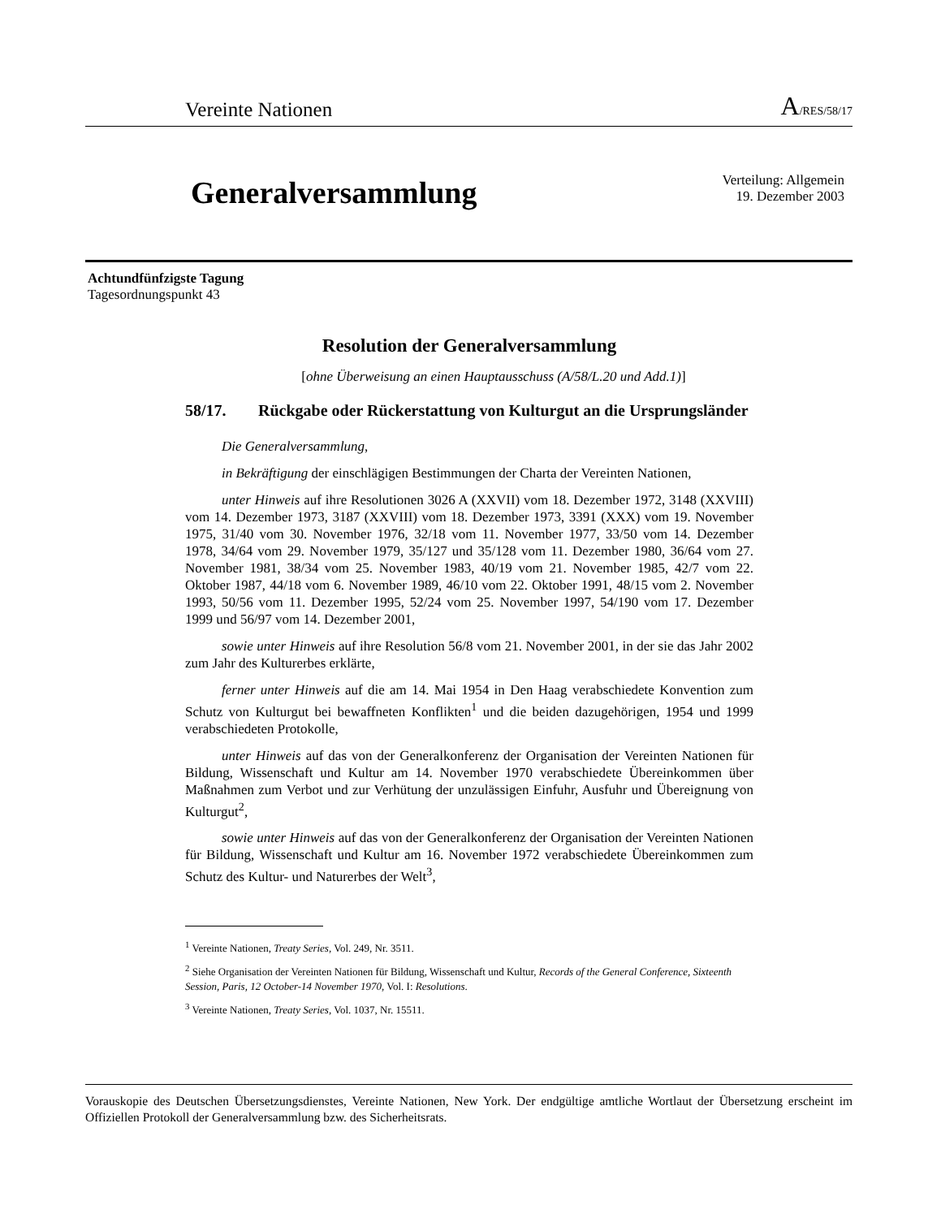Vereinte Nationen A/RES/58/17
Generalversammlung
Verteilung: Allgemein
19. Dezember 2003
Achtundfünfzigste Tagung
Tagesordnungspunkt 43
Resolution der Generalversammlung
[ohne Überweisung an einen Hauptausschuss (A/58/L.20 und Add.1)]
58/17. Rückgabe oder Rückerstattung von Kulturgut an die Ursprungsländer
Die Generalversammlung,
in Bekräftigung der einschlägigen Bestimmungen der Charta der Vereinten Nationen,
unter Hinweis auf ihre Resolutionen 3026 A (XXVII) vom 18. Dezember 1972, 3148 (XXVIII) vom 14. Dezember 1973, 3187 (XXVIII) vom 18. Dezember 1973, 3391 (XXX) vom 19. November 1975, 31/40 vom 30. November 1976, 32/18 vom 11. November 1977, 33/50 vom 14. Dezember 1978, 34/64 vom 29. November 1979, 35/127 und 35/128 vom 11. Dezember 1980, 36/64 vom 27. November 1981, 38/34 vom 25. November 1983, 40/19 vom 21. November 1985, 42/7 vom 22. Oktober 1987, 44/18 vom 6. November 1989, 46/10 vom 22. Oktober 1991, 48/15 vom 2. November 1993, 50/56 vom 11. Dezember 1995, 52/24 vom 25. November 1997, 54/190 vom 17. Dezember 1999 und 56/97 vom 14. Dezember 2001,
sowie unter Hinweis auf ihre Resolution 56/8 vom 21. November 2001, in der sie das Jahr 2002 zum Jahr des Kulturerbes erklärte,
ferner unter Hinweis auf die am 14. Mai 1954 in Den Haag verabschiedete Konvention zum Schutz von Kulturgut bei bewaffneten Konflikten<sup>1</sup> und die beiden dazugehörigen, 1954 und 1999 verabschiedeten Protokolle,
unter Hinweis auf das von der Generalkonferenz der Organisation der Vereinten Nationen für Bildung, Wissenschaft und Kultur am 14. November 1970 verabschiedete Übereinkommen über Maßnahmen zum Verbot und zur Verhütung der unzulässigen Einfuhr, Ausfuhr und Übereignung von Kulturgut<sup>2</sup>,
sowie unter Hinweis auf das von der Generalkonferenz der Organisation der Vereinten Nationen für Bildung, Wissenschaft und Kultur am 16. November 1972 verabschiedete Übereinkommen zum Schutz des Kultur- und Naturerbes der Welt<sup>3</sup>,
<sup>1</sup> Vereinte Nationen, Treaty Series, Vol. 249, Nr. 3511.
<sup>2</sup> Siehe Organisation der Vereinten Nationen für Bildung, Wissenschaft und Kultur, Records of the General Conference, Sixteenth Session, Paris, 12 October-14 November 1970, Vol. I: Resolutions.
<sup>3</sup> Vereinte Nationen, Treaty Series, Vol. 1037, Nr. 15511.
Vorauskopie des Deutschen Übersetzungsdienstes, Vereinte Nationen, New York. Der endgültige amtliche Wortlaut der Übersetzung erscheint im Offiziellen Protokoll der Generalversammlung bzw. des Sicherheitsrats.